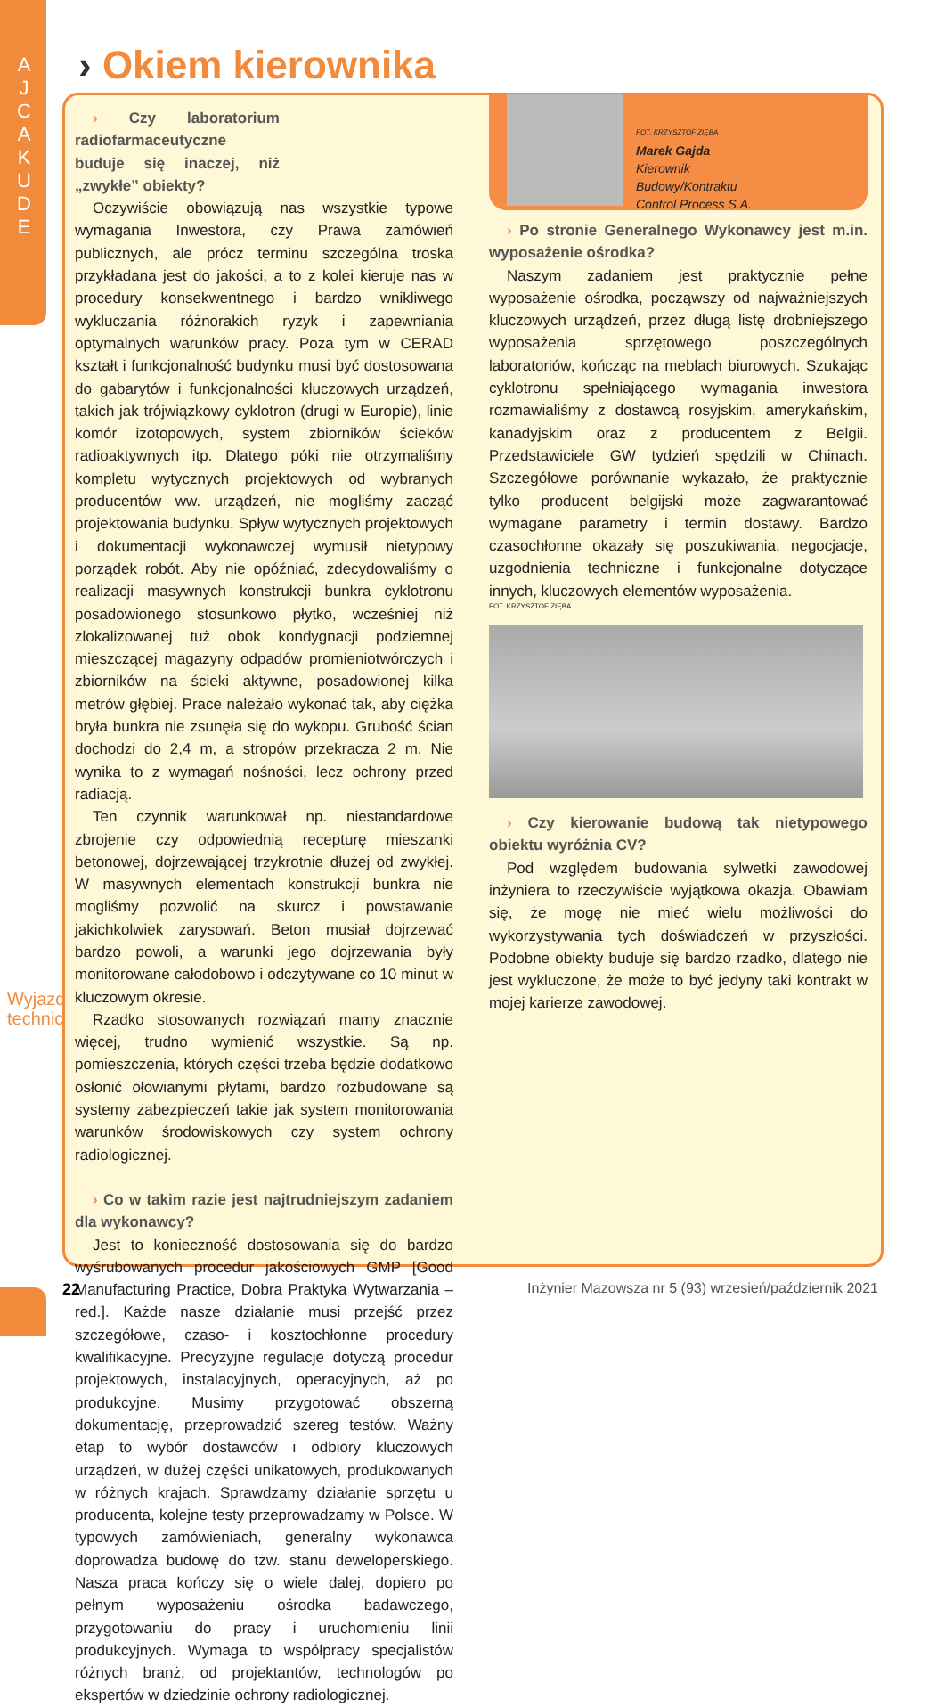A
J
C
A
K
U
D
E
Wyjazd techniczny
› Okiem kierownika
› Czy laboratorium radiofarmaceutyczne buduje się inaczej, niż „zwykłe” obiekty?
Oczywiście obowiązują nas wszystkie typowe wymagania Inwestora, czy Prawa zamówień publicznych, ale prócz terminu szczególna troska przykładana jest do jakości, a to z kolei kieruje nas w procedury konsekwentnego i bardzo wnikliwego wykluczania różnorakich ryzyk i zapewniania optymalnych warunków pracy. Poza tym w CERAD kształt i funkcjonalność budynku musi być dostosowana do gabarytów i funkcjonalności kluczowych urządzeń, takich jak trójwiązkowy cyklotron (drugi w Europie), linie komór izotopowych, system zbiorników ścieków radioaktywnych itp. Dlatego póki nie otrzymaliśmy kompletu wytycznych projektowych od wybranych producentów ww. urządzeń, nie mogliśmy zacząć projektowania budynku. Spływ wytycznych projektowych i dokumentacji wykonawczej wymusił nietypowy porządek robót. Aby nie opóźniać, zdecydowaliśmy o realizacji masywnych konstrukcji bunkra cyklotronu posadowionego stosunkowo płytko, wcześniej niż zlokalizowanej tuż obok kondygnacji podziemnej mieszczącej magazyny odpadów promieniotwórczych i zbiorników na ścieki aktywne, posadowionej kilka metrów głębiej. Prace należało wykonać tak, aby ciężka bryła bunkra nie zsunęła się do wykopu. Grubość ścian dochodzi do 2,4 m, a stropów przekracza 2 m. Nie wynika to z wymagań nośności, lecz ochrony przed radiacją.
Ten czynnik warunkował np. niestandardowe zbrojenie czy odpowiednią recepturę mieszanki betonowej, dojrzewającej trzykrotnie dłużej od zwykłej. W masywnych elementach konstrukcji bunkra nie mogliśmy pozwolić na skurcz i powstawanie jakichkolwiek zarysowań. Beton musiał dojrzewać bardzo powoli, a warunki jego dojrzewania były monitorowane całodobowo i odczytywane co 10 minut w kluczowym okresie.
Rzadko stosowanych rozwiązań mamy znacznie więcej, trudno wymienić wszystkie. Są np. pomieszczenia, których części trzeba będzie dodatkowo osłonić ołowianymi płytami, bardzo rozbudowane są systemy zabezpieczeń takie jak system monitorowania warunków środowiskowych czy system ochrony radiologicznej.
› Co w takim razie jest najtrudniejszym zadaniem dla wykonawcy?
Jest to konieczność dostosowania się do bardzo wyśrubowanych procedur jakościowych GMP [Good Manufacturing Practice, Dobra Praktyka Wytwarzania – red.]. Każde nasze działanie musi przejść przez szczegółowe, czaso- i kosztochłonne procedury kwalifikacyjne. Precyzyjne regulacje dotyczą procedur projektowych, instalacyjnych, operacyjnych, aż po produkcyjne. Musimy przygotować obszerną dokumentację, przeprowadzić szereg testów. Ważny etap to wybór dostawców i odbiory kluczowych urządzeń, w dużej części unikatowych, produkowanych w różnych krajach. Sprawdzamy działanie sprzętu u producenta, kolejne testy przeprowadzamy w Polsce. W typowych zamówieniach, generalny wykonawca doprowadza budowę do tzw. stanu deweloperskiego. Nasza praca kończy się o wiele dalej, dopiero po pełnym wyposażeniu ośrodka badawczego, przygotowaniu do pracy i uruchomieniu linii produkcyjnych. Wymaga to współpracy specjalistów różnych branż, od projektantów, technologów po ekspertów w dziedzinie ochrony radiologicznej.
FOT. KRZYSZTOF ZIĘBA
Marek Gajda
Kierownik
Budowy/Kontraktu
Control Process S.A.
› Po stronie Generalnego Wykonawcy jest m.in. wyposażenie ośrodka?
Naszym zadaniem jest praktycznie pełne wyposażenie ośrodka, począwszy od najważniejszych kluczowych urządzeń, przez długą listę drobniejszego wyposażenia sprzętowego poszczególnych laboratoriów, kończąc na meblach biurowych. Szukając cyklotronu spełniającego wymagania inwestora rozmawialiśmy z dostawcą rosyjskim, amerykańskim, kanadyjskim oraz z producentem z Belgii. Przedstawiciele GW tydzień spędzili w Chinach. Szczegółowe porównanie wykazało, że praktycznie tylko producent belgijski może zagwarantować wymagane parametry i termin dostawy. Bardzo czasochłonne okazały się poszukiwania, negocjacje, uzgodnienia techniczne i funkcjonalne dotyczące innych, kluczowych elementów wyposażenia.
FOT. KRZYSZTOF ZIĘBA
› Czy kierowanie budową tak nietypowego obiektu wyróżnia CV?
Pod względem budowania sylwetki zawodowej inżyniera to rzeczywiście wyjątkowa okazja. Obawiam się, że mogę nie mieć wielu możliwości do wykorzystywania tych doświadczeń w przyszłości. Podobne obiekty buduje się bardzo rzadko, dlatego nie jest wykluczone, że może to być jedyny taki kontrakt w mojej karierze zawodowej.
22 Inżynier Mazowsza nr 5 (93) wrzesień/październik 2021